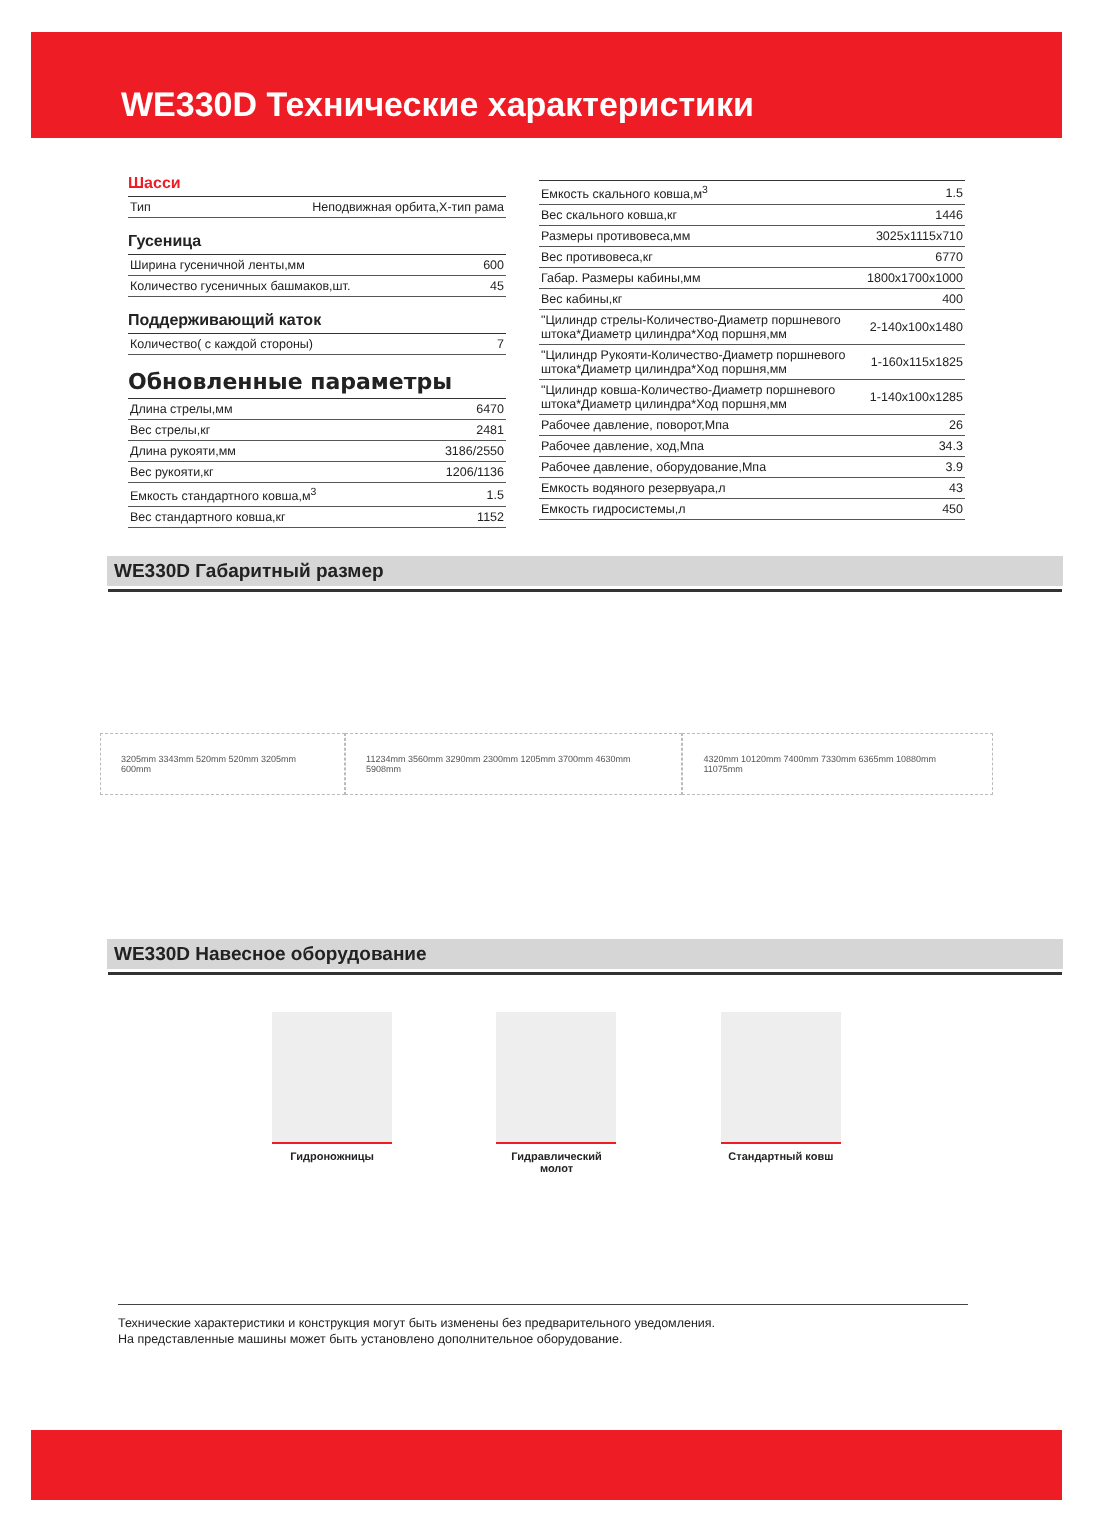WE330D Технические характеристики
Шасси
| Тип | Неподвижная орбита,Х-тип рама |
Гусеница
| Ширина гусеничной ленты,мм | 600 |
| Количество гусеничных башмаков,шт. | 45 |
Поддерживающий каток
| Количество( с каждой стороны) | 7 |
Обновленные параметры
| Длина стрелы,мм | 6470 |
| Вес стрелы,кг | 2481 |
| Длина рукояти,мм | 3186/2550 |
| Вес рукояти,кг | 1206/1136 |
| Емкость стандартного ковша,м<sup>3</sup> | 1.5 |
| Вес стандартного ковша,кг | 1152 |
| Емкость скального ковша,м<sup>3</sup> | 1.5 |
| Вес скального ковша,кг | 1446 |
| Размеры противовеса,мм | 3025x1115x710 |
| Вес противовеса,кг | 6770 |
| Габар. Размеры кабины,мм | 1800x1700x1000 |
| Вес кабины,кг | 400 |
| "Цилиндр стрелы-Количество-Диаметр поршневого штока*Диаметр цилиндра*Ход поршня,мм | 2-140x100x1480 |
| "Цилиндр Рукояти-Количество-Диаметр поршневого штока*Диаметр цилиндра*Ход поршня,мм | 1-160x115x1825 |
| "Цилиндр ковша-Количество-Диаметр поршневого штока*Диаметр цилиндра*Ход поршня,мм | 1-140x100x1285 |
| Рабочее давление, поворот,Мпа | 26 |
| Рабочее давление, ход,Мпа | 34.3 |
| Рабочее давление, оборудование,Мпа | 3.9 |
| Емкость водяного резервуара,л | 43 |
| Емкость гидросистемы,л | 450 |
WE330D Габаритный размер
3205mm 3343mm 520mm 520mm 3205mm 600mm
11234mm 3560mm 3290mm 2300mm 1205mm 3700mm 4630mm 5908mm
4320mm 10120mm 7400mm 7330mm 6365mm 10880mm 11075mm
WE330D Навесное оборудование
Гидроножницы Гидравлический молот
Стандартный ковш
Технические характеристики и конструкция могут быть изменены без предварительного уведомления.
На представленные машины может быть установлено дополнительное оборудование.